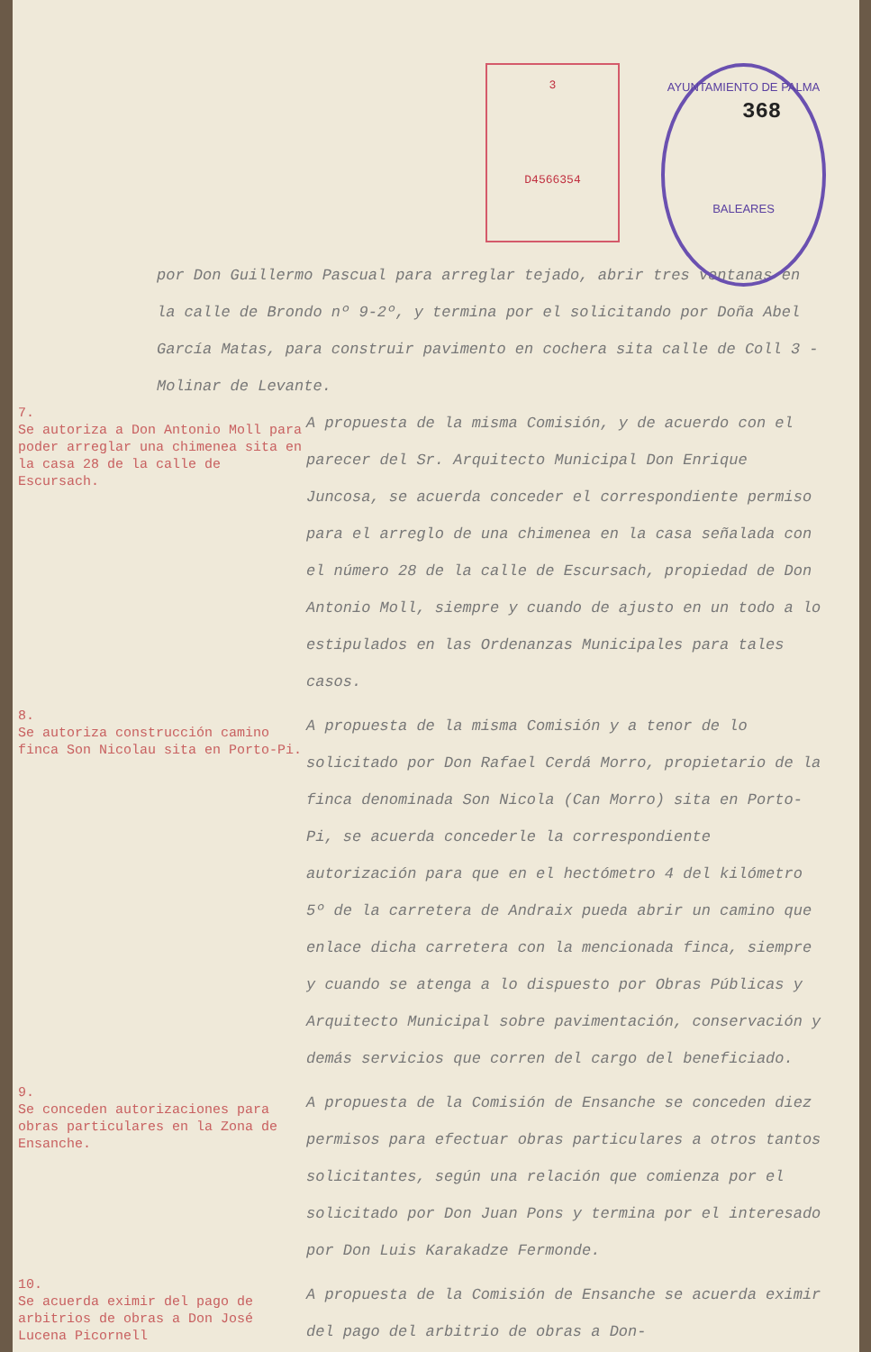3
D4566354
AYUNTAMIENTO DE PALMA
BALEARES
368
por Don Guillermo Pascual para arreglar tejado, abrir tres ventanas en la calle de Brondo nº 9-2º, y termina por el solicitando por Doña Abel García Matas, para construir pavimento en cochera sita calle de Coll 3 - Molinar de Levante.
7.
Se autoriza a Don Antonio Moll para poder arreglar una chimenea sita en la casa 28 de la calle de Escursach.
A propuesta de la misma Comisión, y de acuerdo con el parecer del Sr. Arquitecto Municipal Don Enrique Juncosa, se acuerda conceder el correspondiente permiso para el arreglo de una chimenea en la casa señalada con el número 28 de la calle de Escursach, propiedad de Don Antonio Moll, siempre y cuando de ajusto en un todo a lo estipulados en las Ordenanzas Municipales para tales casos.
8.
Se autoriza construcción camino finca Son Nicolau sita en Porto-Pi.
A propuesta de la misma Comisión y a tenor de lo solicitado por Don Rafael Cerdá Morro, propietario de la finca denominada Son Nicola (Can Morro) sita en Porto-Pi, se acuerda concederle la correspondiente autorización para que en el hectómetro 4 del kilómetro 5º de la carretera de Andraix pueda abrir un camino que enlace dicha carretera con la mencionada finca, siempre y cuando se atenga a lo dispuesto por Obras Públicas y Arquitecto Municipal sobre pavimentación, conservación y demás servicios que corren del cargo del beneficiado.
9.
Se conceden autorizaciones para obras particulares en la Zona de Ensanche.
A propuesta de la Comisión de Ensanche se conceden diez permisos para efectuar obras particulares a otros tantos solicitantes, según una relación que comienza por el solicitado por Don Juan Pons y termina por el interesado por Don Luis Karakadze Fermonde.
10.
Se acuerda eximir del pago de arbitrios de obras a Don José Lucena Picornell
A propuesta de la Comisión de Ensanche se acuerda eximir del pago del arbitrio de obras a Don-